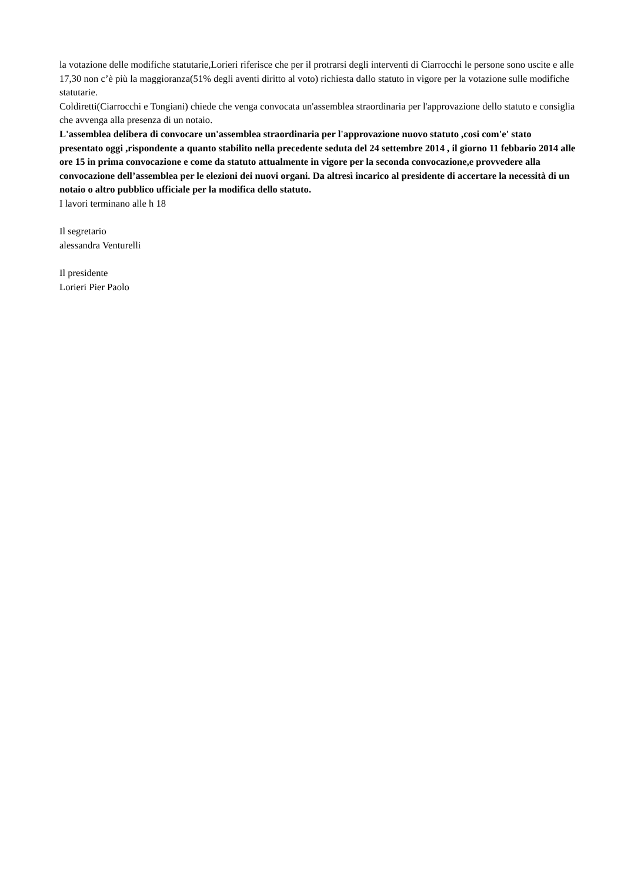la votazione delle modifiche statutarie,Lorieri riferisce che per il protrarsi degli interventi di Ciarrocchi le persone sono uscite e alle 17,30 non c’è più la maggioranza(51% degli aventi diritto al voto) richiesta dallo statuto in vigore per la votazione sulle modifiche statutarie.
Coldiretti(Ciarrocchi e Tongiani) chiede che venga convocata un'assemblea straordinaria per l'approvazione dello statuto e consiglia che avvenga alla presenza di un notaio.
L'assemblea delibera di convocare un'assemblea straordinaria per l'approvazione nuovo statuto ,cosi com'e' stato presentato oggi ,rispondente a quanto stabilito nella precedente seduta del 24 settembre 2014 , il giorno 11 febbario 2014 alle ore 15 in prima convocazione e come da statuto attualmente in vigore per la seconda convocazione,e provvedere alla convocazione dell’assemblea per le elezioni dei nuovi organi. Da altresì incarico al presidente di accertare la necessità di un notaio o altro pubblico ufficiale per la modifica dello statuto.
I lavori terminano alle h 18
Il segretario
alessandra Venturelli
Il presidente
Lorieri Pier Paolo